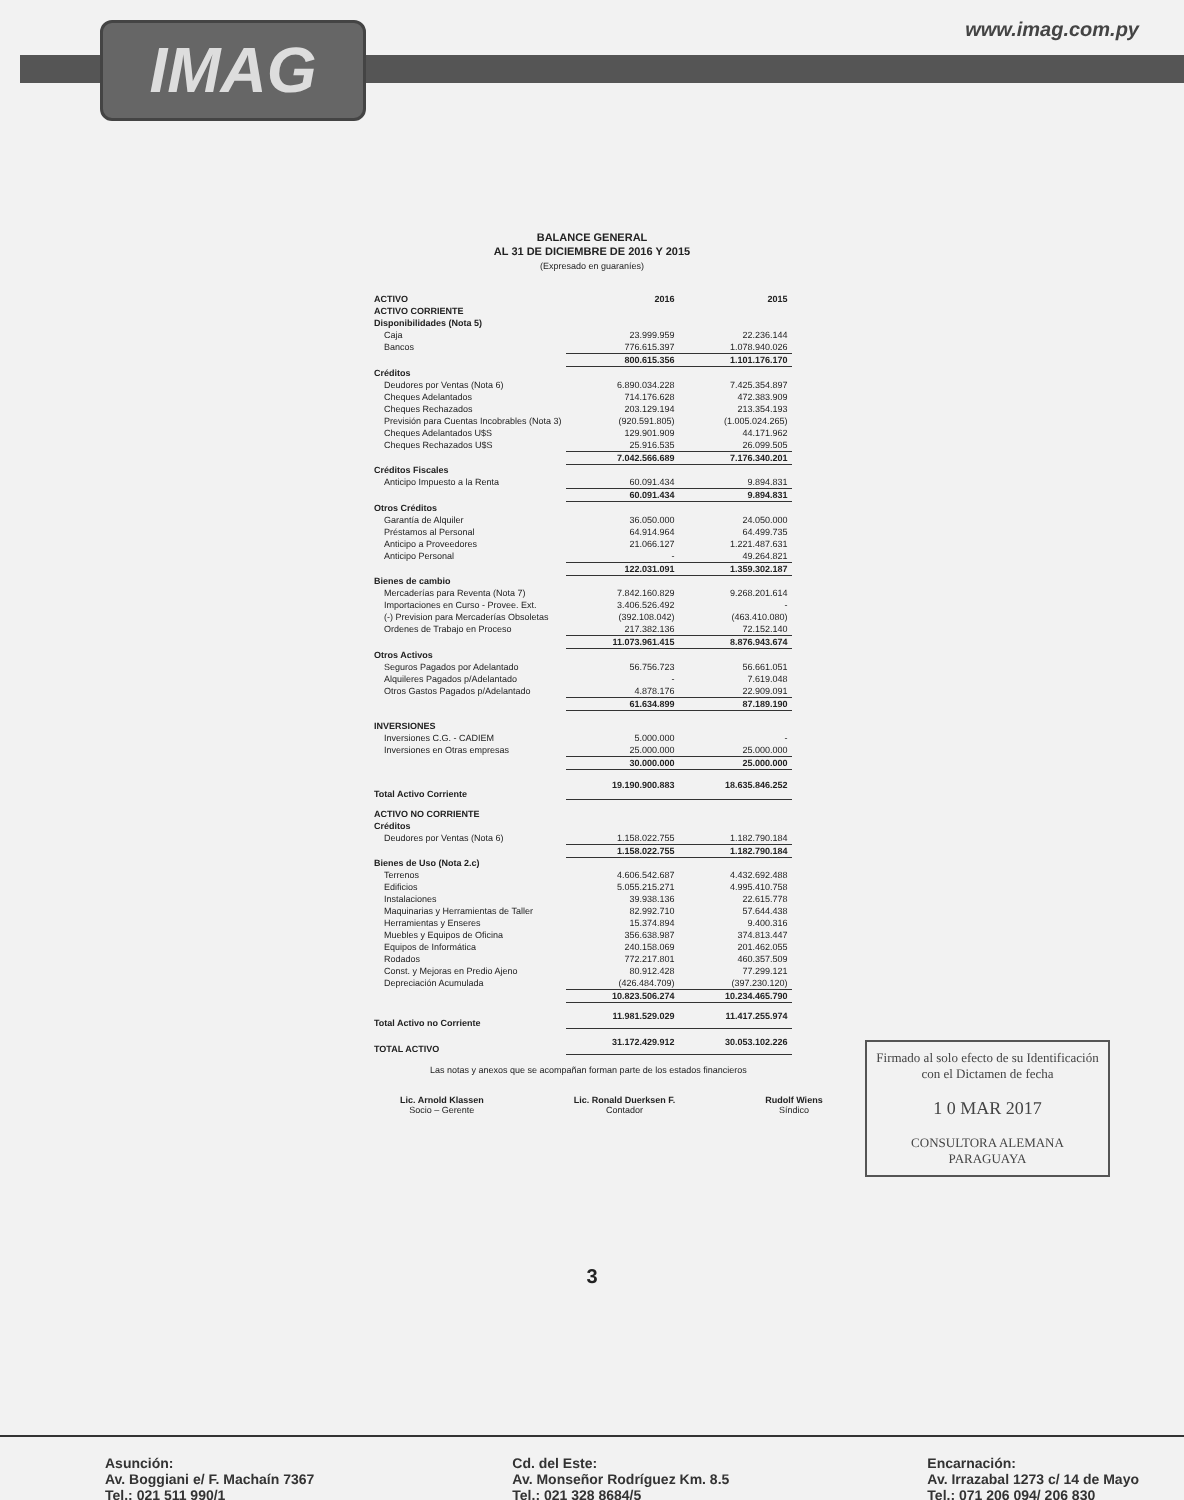IMAG www.imag.com.py
BALANCE GENERAL
AL 31 DE DICIEMBRE DE 2016 Y 2015
(Expresado en guaraníes)
| ACTIVO | 2016 | 2015 |
| --- | --- | --- |
| ACTIVO CORRIENTE | | |
| Disponibilidades (Nota 5) | | |
| Caja | 23.999.959 | 22.236.144 |
| Bancos | 776.615.397 | 1.078.940.026 |
| | 800.615.356 | 1.101.176.170 |
| Créditos | | |
| Deudores por Ventas (Nota 6) | 6.890.034.228 | 7.425.354.897 |
| Cheques Adelantados | 714.176.628 | 472.383.909 |
| Cheques Rechazados | 203.129.194 | 213.354.193 |
| Previsión para Cuentas Incobrables (Nota 3) | (920.591.805) | (1.005.024.265) |
| Cheques Adelantados U$S | 129.901.909 | 44.171.962 |
| Cheques Rechazados U$S | 25.916.535 | 26.099.505 |
| | 7.042.566.689 | 7.176.340.201 |
| Créditos Fiscales | | |
| Anticipo Impuesto a la Renta | 60.091.434 | 9.894.831 |
| | 60.091.434 | 9.894.831 |
| Otros Créditos | | |
| Garantía de Alquiler | 36.050.000 | 24.050.000 |
| Préstamos al Personal | 64.914.964 | 64.499.735 |
| Anticipo a Proveedores | 21.066.127 | 1.221.487.631 |
| Anticipo Personal | - | 49.264.821 |
| | 122.031.091 | 1.359.302.187 |
| Bienes de cambio | | |
| Mercaderías para Reventa (Nota 7) | 7.842.160.829 | 9.268.201.614 |
| Importaciones en Curso - Provee. Ext. | 3.406.526.492 | - |
| (-) Prevision para Mercaderías Obsoletas | (392.108.042) | (463.410.080) |
| Ordenes de Trabajo en Proceso | 217.382.136 | 72.152.140 |
| | 11.073.961.415 | 8.876.943.674 |
| Otros Activos | | |
| Seguros Pagados por Adelantado | 56.756.723 | 56.661.051 |
| Alquileres Pagados p/Adelantado | - | 7.619.048 |
| Otros Gastos Pagados p/Adelantado | 4.878.176 | 22.909.091 |
| | 61.634.899 | 87.189.190 |
| INVERSIONES | | |
| Inversiones C.G. - CADIEM | 5.000.000 | - |
| Inversiones en Otras empresas | 25.000.000 | 25.000.000 |
| | 30.000.000 | 25.000.000 |
| Total Activo Corriente | 19.190.900.883 | 18.635.846.252 |
| ACTIVO NO CORRIENTE | | |
| Créditos | | |
| Deudores por Ventas (Nota 6) | 1.158.022.755 | 1.182.790.184 |
| | 1.158.022.755 | 1.182.790.184 |
| Bienes de Uso (Nota 2.c) | | |
| Terrenos | 4.606.542.687 | 4.432.692.488 |
| Edificios | 5.055.215.271 | 4.995.410.758 |
| Instalaciones | 39.938.136 | 22.615.778 |
| Maquinarias y Herramientas de Taller | 82.992.710 | 57.644.438 |
| Herramientas y Enseres | 15.374.894 | 9.400.316 |
| Muebles y Equipos de Oficina | 356.638.987 | 374.813.447 |
| Equipos de Informática | 240.158.069 | 201.462.055 |
| Rodados | 772.217.801 | 460.357.509 |
| Const. y Mejoras en Predio Ajeno | 80.912.428 | 77.299.121 |
| Depreciación Acumulada | (426.484.709) | (397.230.120) |
| | 10.823.506.274 | 10.234.465.790 |
| Total Activo no Corriente | 11.981.529.029 | 11.417.255.974 |
| TOTAL ACTIVO | 31.172.429.912 | 30.053.102.226 |
Firmado al solo efecto de su Identificación con el Dictamen de fecha
1 0 MAR 2017
CONSULTORA ALEMANA PARAGUAYA
Las notas y anexos que se acompañan forman parte de los estados financieros
Lic. Arnold Klassen
Socio – Gerente
Lic. Ronald Duerksen F.
Contador
Rudolf Wiens
Síndico
3
Asunción:
Av. Boggiani e/ F. Machaín 7367
Tel.: 021 511 990/1
Cd. del Este:
Av. Monseñor Rodríguez Km. 8.5
Tel.: 021 328 8684/5
Encarnación:
Av. Irrazabal 1273 c/ 14 de Mayo
Tel.: 071 206 094/ 206 830